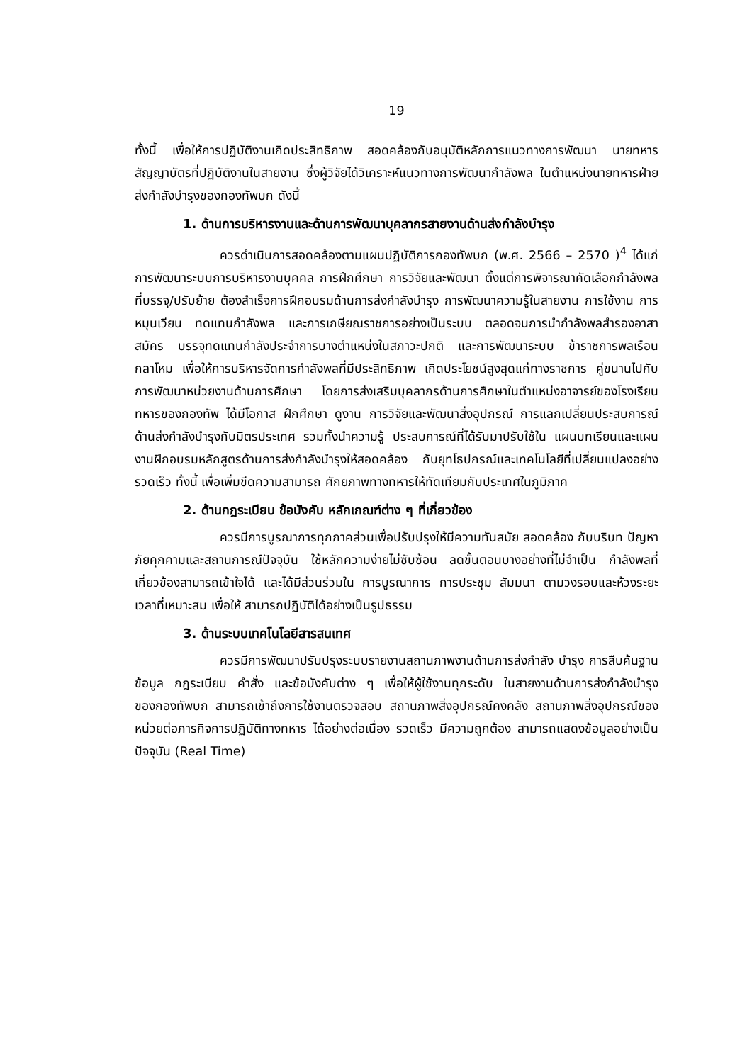19
ทั้งนี้ เพื่อให้การปฏิบัติงานเกิดประสิทธิภาพ สอดคล้องกับอนุมัติหลักการแนวทางการพัฒนา นายทหารสัญญาบัตรที่ปฏิบัติงานในสายงาน ซึ่งผู้วิจัยได้วิเคราะห์แนวทางการพัฒนากำลังพล ในตำแหน่งนายทหารฝ่ายส่งกำลังบำรุงของกองทัพบก ดังนี้
1. ด้านการบริหารงานและด้านการพัฒนาบุคลากรสายงานด้านส่งกำลังบำรุง
ควรดำเนินการสอดคล้องตามแผนปฏิบัติการกองทัพบก (พ.ศ. 2566 – 2570 )<sup>4</sup> ได้แก่ การพัฒนาระบบการบริหารงานบุคคล การฝึกศึกษา การวิจัยและพัฒนา ตั้งแต่การพิจารณาคัดเลือกกำลังพลที่บรรจุ/ปรับย้าย ต้องสำเร็จการฝึกอบรมด้านการส่งกำลังบำรุง การพัฒนาความรู้ในสายงาน การใช้งาน การหมุนเวียน ทดแทนกำลังพล และการเกษียณราชการอย่างเป็นระบบ ตลอดจนการนำกำลังพลสำรองอาสาสมัคร บรรจุทดแทนกำลังประจำการบางตำแหน่งในสภาวะปกติ และการพัฒนาระบบ ข้าราชการพลเรือนกลาโหม เพื่อให้การบริหารจัดการกำลังพลที่มีประสิทธิภาพ เกิดประโยชน์สูงสุดแก่ทางราชการ คู่ขนานไปกับการพัฒนาหน่วยงานด้านการศึกษา โดยการส่งเสริมบุคลากรด้านการศึกษาในตำแหน่งอาจารย์ของโรงเรียนทหารของกองทัพ ได้มีโอกาส ฝึกศึกษา ดูงาน การวิจัยและพัฒนาสิ่งอุปกรณ์ การแลกเปลี่ยนประสบการณ์ ด้านส่งกำลังบำรุงกับมิตรประเทศ รวมทั้งนำความรู้ ประสบการณ์ที่ได้รับมาปรับใช้ใน แผนบทเรียนและแผนงานฝึกอบรมหลักสูตรด้านการส่งกำลังบำรุงให้สอดคล้อง กับยุทโธปกรณ์และเทคโนโลยีที่เปลี่ยนแปลงอย่างรวดเร็ว ทั้งนี้ เพื่อเพิ่มขีดความสามารถ ศักยภาพทางทหารให้ทัดเทียมกับประเทศในภูมิภาค
2. ด้านกฎระเบียบ ข้อบังคับ หลักเกณฑ์ต่าง ๆ ที่เกี่ยวข้อง
ควรมีการบูรณาการทุกภาคส่วนเพื่อปรับปรุงให้มีความทันสมัย สอดคล้อง กับบริบท ปัญหาภัยคุกคามและสถานการณ์ปัจจุบัน ใช้หลักความง่ายไม่ซับซ้อน ลดขั้นตอนบางอย่างที่ไม่จำเป็น กำลังพลที่เกี่ยวข้องสามารถเข้าใจได้ และได้มีส่วนร่วมใน การบูรณาการ การประชุม สัมมนา ตามวงรอบและห้วงระยะเวลาที่เหมาะสม เพื่อให้ สามารถปฏิบัติได้อย่างเป็นรูปธรรม
3. ด้านระบบเทคโนโลยีสารสนเทศ
ควรมีการพัฒนาปรับปรุงระบบรายงานสถานภาพงานด้านการส่งกำลัง บำรุง การสืบค้นฐานข้อมูล กฎระเบียบ คำสั่ง และข้อบังคับต่าง ๆ เพื่อให้ผู้ใช้งานทุกระดับ ในสายงานด้านการส่งกำลังบำรุงของกองทัพบก สามารถเข้าถึงการใช้งานตรวจสอบ สถานภาพสิ่งอุปกรณ์คงคลัง สถานภาพสิ่งอุปกรณ์ของหน่วยต่อภารกิจการปฏิบัติทางทหาร ได้อย่างต่อเนื่อง รวดเร็ว มีความถูกต้อง สามารถแสดงข้อมูลอย่างเป็นปัจจุบัน (Real Time)